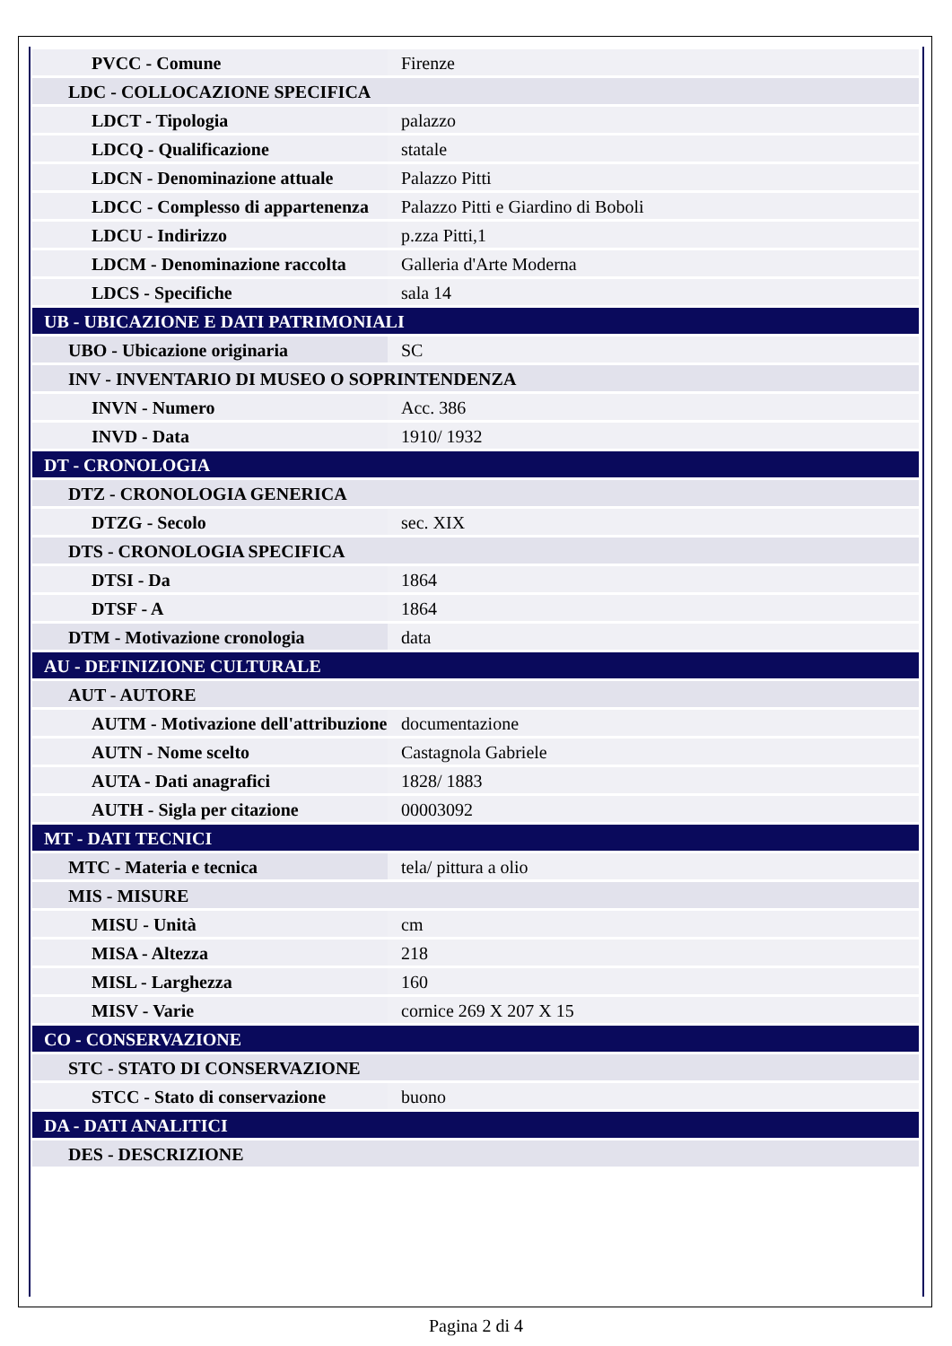| PVCC - Comune | Firenze |
| LDC - COLLOCAZIONE SPECIFICA | |
| LDCT - Tipologia | palazzo |
| LDCQ - Qualificazione | statale |
| LDCN - Denominazione attuale | Palazzo Pitti |
| LDCC - Complesso di appartenenza | Palazzo Pitti e Giardino di Boboli |
| LDCU - Indirizzo | p.zza Pitti,1 |
| LDCM - Denominazione raccolta | Galleria d'Arte Moderna |
| LDCS - Specifiche | sala 14 |
| UB - UBICAZIONE E DATI PATRIMONIALI | |
| UBO - Ubicazione originaria | SC |
| INV - INVENTARIO DI MUSEO O SOPRINTENDENZA | |
| INVN - Numero | Acc. 386 |
| INVD - Data | 1910/ 1932 |
| DT - CRONOLOGIA | |
| DTZ - CRONOLOGIA GENERICA | |
| DTZG - Secolo | sec. XIX |
| DTS - CRONOLOGIA SPECIFICA | |
| DTSI - Da | 1864 |
| DTSF - A | 1864 |
| DTM - Motivazione cronologia | data |
| AU - DEFINIZIONE CULTURALE | |
| AUT - AUTORE | |
| AUTM - Motivazione dell'attribuzione | documentazione |
| AUTN - Nome scelto | Castagnola Gabriele |
| AUTA - Dati anagrafici | 1828/ 1883 |
| AUTH - Sigla per citazione | 00003092 |
| MT - DATI TECNICI | |
| MTC - Materia e tecnica | tela/ pittura a olio |
| MIS - MISURE | |
| MISU - Unità | cm |
| MISA - Altezza | 218 |
| MISL - Larghezza | 160 |
| MISV - Varie | cornice 269 X 207 X 15 |
| CO - CONSERVAZIONE | |
| STC - STATO DI CONSERVAZIONE | |
| STCC - Stato di conservazione | buono |
| DA - DATI ANALITICI | |
| DES - DESCRIZIONE | |
Pagina 2 di 4